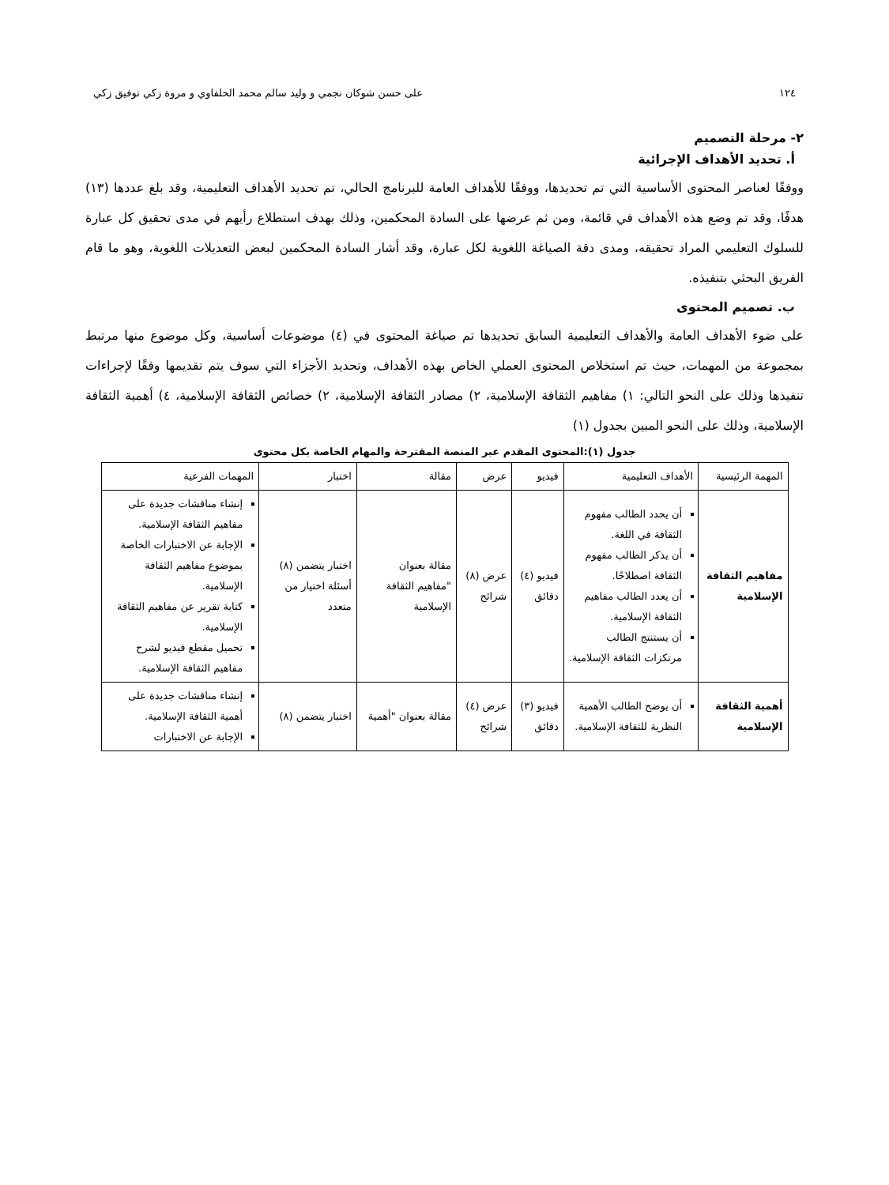١٢٤ على حسن شوكان نجمي و وليد سالم محمد الحلفاوي و مروة زكي توفيق زكي
٢- مرحلة التصميم
أ. تحديد الأهداف الإجرائية
ووفقًا لعناصر المحتوى الأساسية التي تم تحديدها، ووفقًا للأهداف العامة للبرنامج الحالي، تم تحديد الأهداف التعليمية، وقد بلغ عددها (١٣) هدفًا، وقد تم وضع هذه الأهداف في قائمة، ومن ثم عرضها على السادة المحكمين، وذلك بهدف استطلاع رأيهم في مدى تحقيق كل عبارة للسلوك التعليمي المراد تحقيقه، ومدى دقة الصياغة اللغوية لكل عبارة، وقد أشار السادة المحكمين لبعض التعديلات اللغوية، وهو ما قام الفريق البحثي بتنفيذه.
ب. تصميم المحتوى
على ضوء الأهداف العامة والأهداف التعليمية السابق تحديدها تم صياغة المحتوى في (٤) موضوعات أساسية، وكل موضوع منها مرتبط بمجموعة من المهمات، حيث تم استخلاص المحتوى العملي الخاص بهذه الأهداف، وتحديد الأجزاء التي سوف يتم تقديمها وفقًا لإجراءات تنفيذها وذلك على النحو التالي: ١) مفاهيم الثقافة الإسلامية، ٢) مصادر الثقافة الإسلامية، ٢) خصائص الثقافة الإسلامية، ٤) أهمية الثقافة الإسلامية، وذلك على النحو المبين بجدول (١)
جدول (١):المحتوى المقدم عبر المنصة المقترحة والمهام الخاصة بكل محتوى
| المهمة الرئيسية | الأهداف التعليمية | فيديو | عرض | مقالة | اختبار | المهمات الفرعية |
| --- | --- | --- | --- | --- | --- | --- |
| مفاهيم الثقافة الإسلامية | أن يحدد الطالب مفهوم الثقافة في اللغة. أن يذكر الطالب مفهوم الثقافة اصطلاحًا. أن يعدد الطالب مفاهيم الثقافة الإسلامية. أن يستنتج الطالب مرتكزات الثقافة الإسلامية. | فيديو (٤) دقائق | عرض (٨) شرائح | مقالة بعنوان "مفاهيم الثقافة الإسلامية | اختبار يتضمن (٨) أسئلة اختيار من متعدد | إنشاء مناقشات جديدة على مفاهيم الثقافة الإسلامية. الإجابة عن الاختبارات الخاصة بموضوع مفاهيم الثقافة الإسلامية. كتابة تقرير عن مفاهيم الثقافة الإسلامية. تحميل مقطع فيديو لشرح مفاهيم الثقافة الإسلامية. |
| أهمية الثقافة الإسلامية | أن يوضح الطالب الأهمية النظرية للثقافة الإسلامية. | فيديو (٣) دقائق | عرض (٤) شرائح | مقالة بعنوان "أهمية | اختبار يتضمن (٨) | إنشاء مناقشات جديدة على أهمية الثقافة الإسلامية. الإجابة عن الاختبارات |